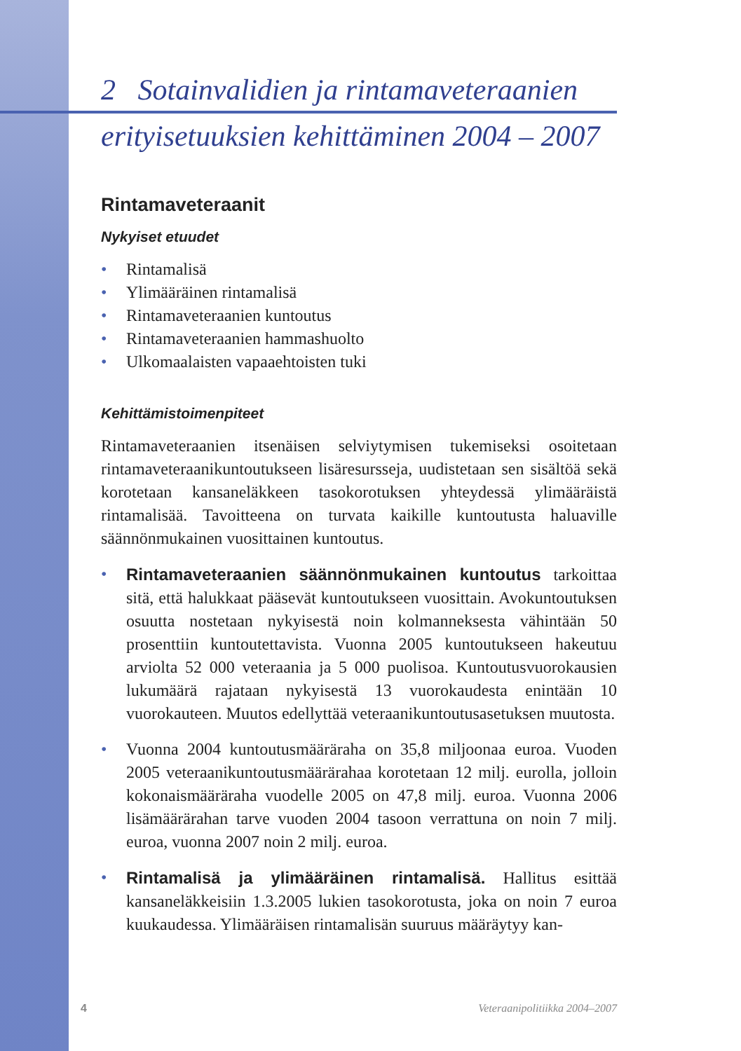2 Sotainvalidien ja rintamaveteraanien
erityisetuuksien kehittäminen 2004 – 2007
Rintamaveteraanit
Nykyiset etuudet
• Rintamalisä
• Ylimääräinen rintamalisä
• Rintamaveteraanien kuntoutus
• Rintamaveteraanien hammashuolto
• Ulkomaalaisten vapaaehtoisten tuki
Kehittämistoimenpiteet
Rintamaveteraanien itsenäisen selviytymisen tukemiseksi osoitetaan rintamaveteraanikuntoutukseen lisäresursseja, uudistetaan sen sisältöä sekä korotetaan kansaneläkkeen tasokorotuksen yhteydessä ylimääräistä rintamalisää. Tavoitteena on turvata kaikille kuntoutusta haluaville säännönmukainen vuosittainen kuntoutus.
• Rintamaveteraanien säännönmukainen kuntoutus tarkoittaa sitä, että halukkaat pääsevät kuntoutukseen vuosittain. Avokuntoutuksen osuutta nostetaan nykyisestä noin kolmanneksesta vähintään 50 prosenttiin kuntoutettavista. Vuonna 2005 kuntoutukseen hakeutuu arviolta 52 000 veteraania ja 5 000 puolisoa. Kuntoutusvuorokausien lukumäärä rajataan nykyisestä 13 vuorokaudesta enintään 10 vuorokauteen. Muutos edellyttää veteraanikuntoutusasetuksen muutosta.
• Vuonna 2004 kuntoutusmääräraha on 35,8 miljoonaa euroa. Vuoden 2005 veteraanikuntoutusmäärärahaa korotetaan 12 milj. eurolla, jolloin kokonaismääräraha vuodelle 2005 on 47,8 milj. euroa. Vuonna 2006 lisämäärärahan tarve vuoden 2004 tasoon verrattuna on noin 7 milj. euroa, vuonna 2007 noin 2 milj. euroa.
• Rintamalisä ja ylimääräinen rintamalisä. Hallitus esittää kansaneläkkeisiin 1.3.2005 lukien tasokorotusta, joka on noin 7 euroa kuukaudessa. Ylimääräisen rintamalisän suuruus määräytyy kan-
4 Veteraanipolitiikka 2004–2007